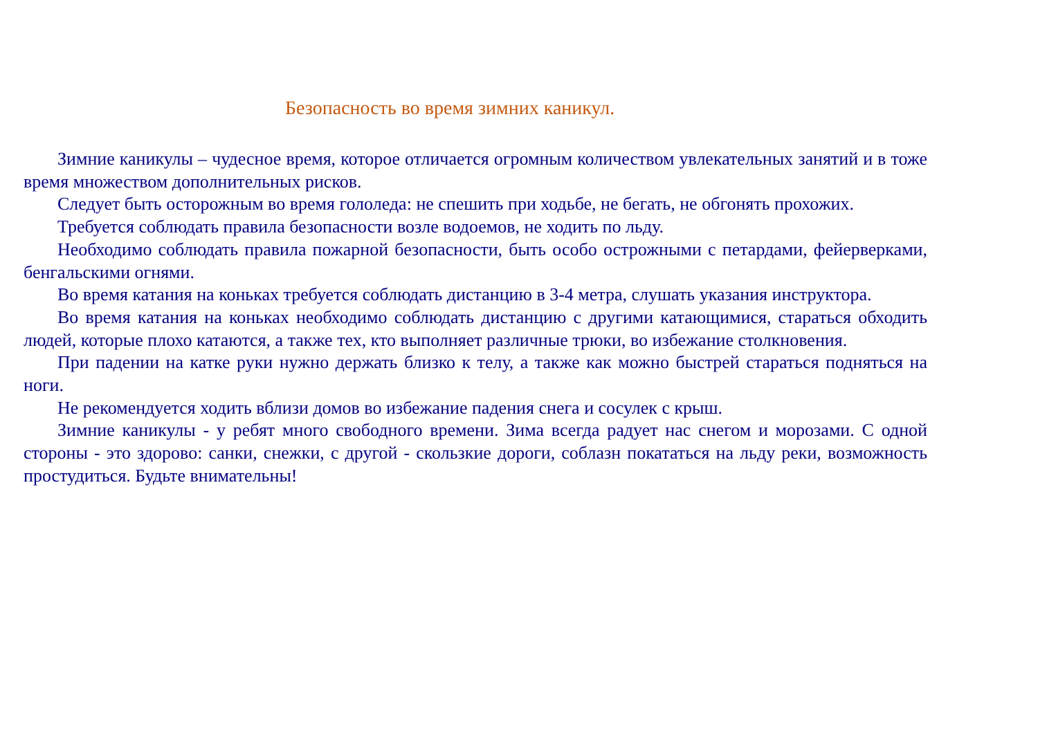Безопасность во время зимних каникул.
Зимние каникулы – чудесное время, которое отличается огромным количеством увлекательных занятий и в тоже время множеством дополнительных рисков.
Следует быть осторожным во время гололеда: не спешить при ходьбе, не бегать, не обгонять прохожих.
Требуется соблюдать правила безопасности возле водоемов, не ходить по льду.
Необходимо соблюдать правила пожарной безопасности, быть особо острожными с петардами, фейерверками, бенгальскими огнями.
Во время катания на коньках требуется соблюдать дистанцию в 3-4 метра, слушать указания инструктора.
Во время катания на коньках необходимо соблюдать дистанцию с другими катающимися, стараться обходить людей, которые плохо катаются, а также тех, кто выполняет различные трюки, во избежание столкновения.
При падении на катке руки нужно держать близко к телу, а также как можно быстрей стараться подняться на ноги.
Не рекомендуется ходить вблизи домов во избежание падения снега и сосулек с крыш.
Зимние каникулы - у ребят много свободного времени. Зима всегда радует нас снегом и морозами. С одной стороны - это здорово: санки, снежки, с другой - скользкие дороги, соблазн покататься на льду реки, возможность простудиться. Будьте внимательны!